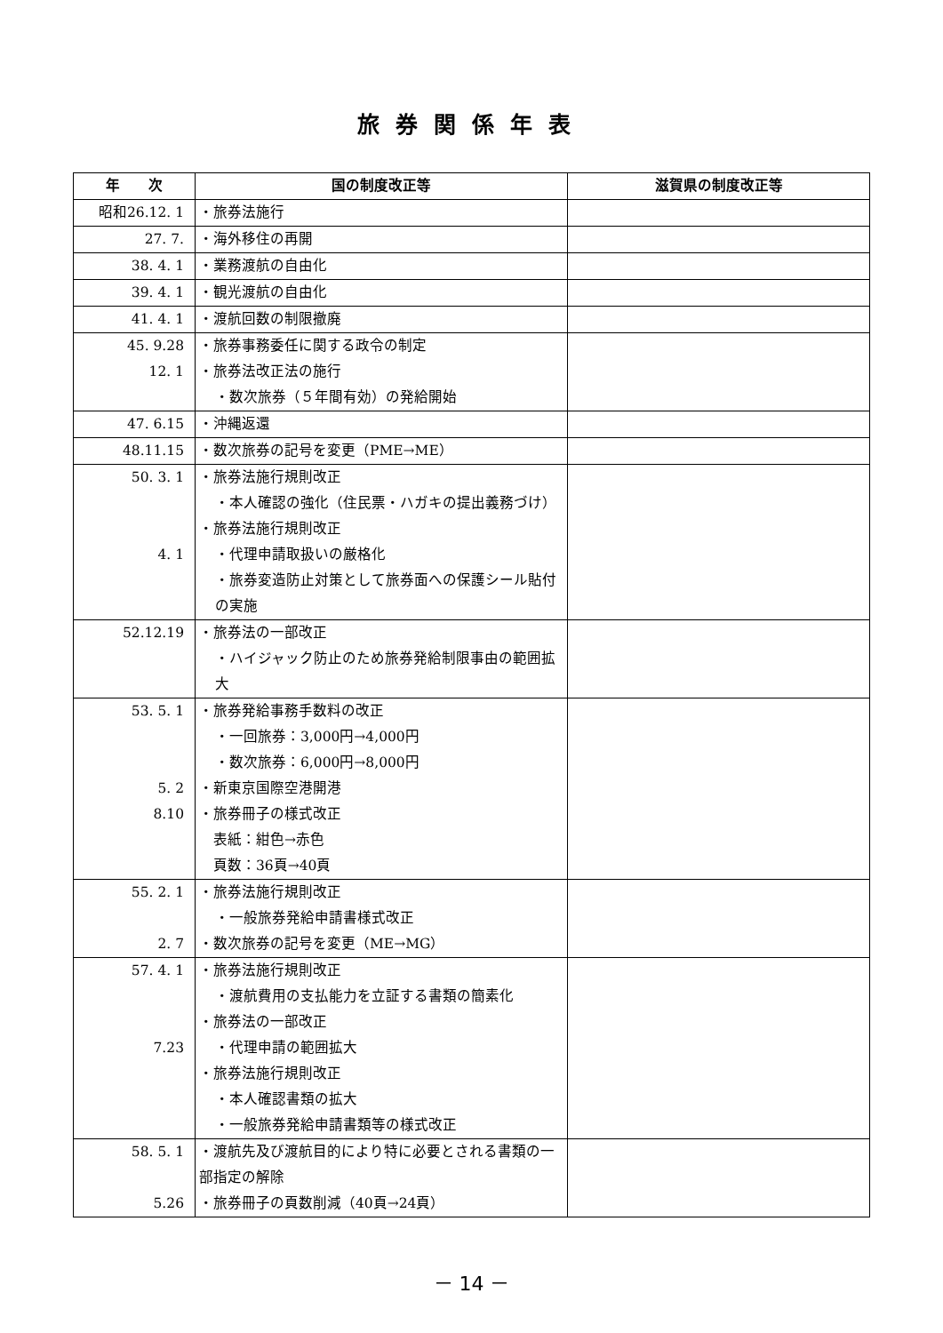旅券関係年表
| 年 次 | 国の制度改正等 | 滋賀県の制度改正等 |
| --- | --- | --- |
| 昭和26.12. 1 | ・旅券法施行 | |
| 27. 7. | ・海外移住の再開 | |
| 38. 4. 1 | ・業務渡航の自由化 | |
| 39. 4. 1 | ・観光渡航の自由化 | |
| 41. 4. 1 | ・渡航回数の制限撤廃 | |
| 45. 9.28 12. 1 | ・旅券事務委任に関する政令の制定 ・旅券法改正法の施行 ・数次旅券（５年間有効）の発給開始 | |
| 47. 6.15 | ・沖縄返還 | |
| 48.11.15 | ・数次旅券の記号を変更（PME→ME） | |
| 50. 3. 1 4. 1 | ・旅券法施行規則改正 ・本人確認の強化（住民票・ハガキの提出義務づけ） ・旅券法施行規則改正 ・代理申請取扱いの厳格化 ・旅券変造防止対策として旅券面への保護シール貼付の実施 | |
| 52.12.19 | ・旅券法の一部改正 ・ハイジャック防止のため旅券発給制限事由の範囲拡大 | |
| 53. 5. 1 5. 2 8.10 | ・旅券発給事務手数料の改正 ・一回旅券：3,000円→4,000円 ・数次旅券：6,000円→8,000円 ・新東京国際空港開港 ・旅券冊子の様式改正 表紙：紺色→赤色 頁数：36頁→40頁 | |
| 55. 2. 1 2. 7 | ・旅券法施行規則改正 ・一般旅券発給申請書様式改正 ・数次旅券の記号を変更（ME→MG） | |
| 57. 4. 1 7.23 | ・旅券法施行規則改正 ・渡航費用の支払能力を立証する書類の簡素化 ・旅券法の一部改正 ・代理申請の範囲拡大 ・旅券法施行規則改正 ・本人確認書類の拡大 ・一般旅券発給申請書類等の様式改正 | |
| 58. 5. 1 5.26 | ・渡航先及び渡航目的により特に必要とされる書類の一部指定の解除 ・旅券冊子の頁数削減（40頁→24頁） | |
－ 14 －